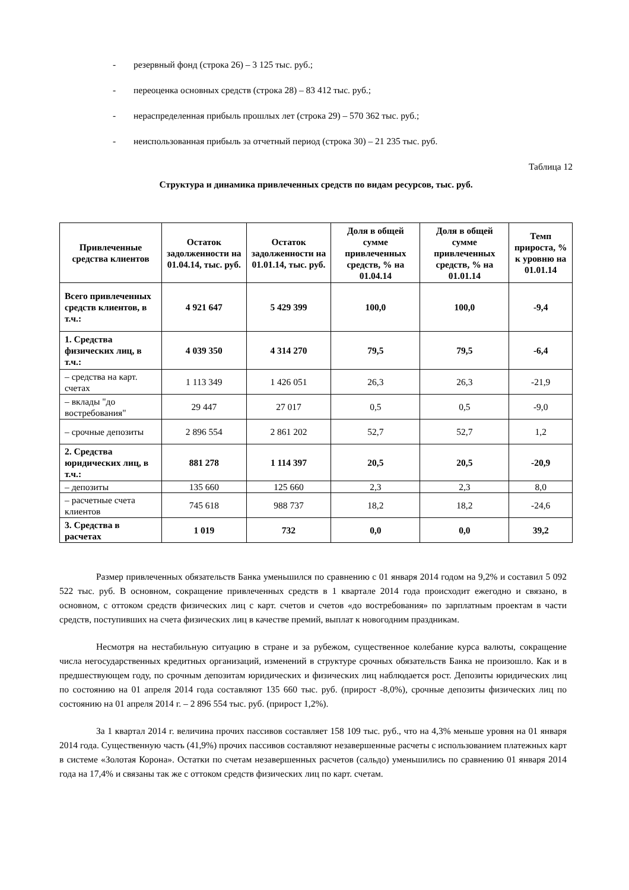- резервный фонд (строка 26) – 3 125 тыс. руб.;
- переоценка основных средств (строка 28) – 83 412 тыс. руб.;
- нераспределенная прибыль прошлых лет (строка 29) – 570 362 тыс. руб.;
- неиспользованная прибыль за отчетный период (строка 30) – 21 235 тыс. руб.
Таблица 12
Структура и динамика привлеченных средств по видам ресурсов, тыс. руб.
| Привлеченные средства клиентов | Остаток задолженности на 01.04.14, тыс. руб. | Остаток задолженности на 01.01.14, тыс. руб. | Доля в общей сумме привлеченных средств, % на 01.04.14 | Доля в общей сумме привлеченных средств, % на 01.01.14 | Темп прироста, % к уровню на 01.01.14 |
| --- | --- | --- | --- | --- | --- |
| Всего привлеченных средств клиентов, в т.ч.: | 4 921 647 | 5 429 399 | 100,0 | 100,0 | -9,4 |
| 1. Средства физических лиц, в т.ч.: | 4 039 350 | 4 314 270 | 79,5 | 79,5 | -6,4 |
| – средства на карт. счетах | 1 113 349 | 1 426 051 | 26,3 | 26,3 | -21,9 |
| – вклады "до востребования" | 29 447 | 27 017 | 0,5 | 0,5 | -9,0 |
| – срочные депозиты | 2 896 554 | 2 861 202 | 52,7 | 52,7 | 1,2 |
| 2. Средства юридических лиц, в т.ч.: | 881 278 | 1 114 397 | 20,5 | 20,5 | -20,9 |
| – депозиты | 135 660 | 125 660 | 2,3 | 2,3 | 8,0 |
| – расчетные счета клиентов | 745 618 | 988 737 | 18,2 | 18,2 | -24,6 |
| 3. Средства в расчетах | 1 019 | 732 | 0,0 | 0,0 | 39,2 |
Размер привлеченных обязательств Банка уменьшился по сравнению с 01 января 2014 годом на 9,2% и составил 5 092 522 тыс. руб. В основном, сокращение привлеченных средств в 1 квартале 2014 года происходит ежегодно и связано, в основном, с оттоком средств физических лиц с карт. счетов и счетов «до востребования» по зарплатным проектам в части средств, поступивших на счета физических лиц в качестве премий, выплат к новогодним праздникам.
Несмотря на нестабильную ситуацию в стране и за рубежом, существенное колебание курса валюты, сокращение числа негосударственных кредитных организаций, изменений в структуре срочных обязательств Банка не произошло. Как и в предшествующем году, по срочным депозитам юридических и физических лиц наблюдается рост. Депозиты юридических лиц по состоянию на 01 апреля 2014 года составляют 135 660 тыс. руб. (прирост -8,0%), срочные депозиты физических лиц по состоянию на 01 апреля 2014 г. – 2 896 554 тыс. руб. (прирост 1,2%).
За 1 квартал 2014 г. величина прочих пассивов составляет 158 109 тыс. руб., что на 4,3% меньше уровня на 01 января 2014 года. Существенную часть (41,9%) прочих пассивов составляют незавершенные расчеты с использованием платежных карт в системе «Золотая Корона». Остатки по счетам незавершенных расчетов (сальдо) уменьшились по сравнению 01 января 2014 года на 17,4% и связаны так же с оттоком средств физических лиц по карт. счетам.